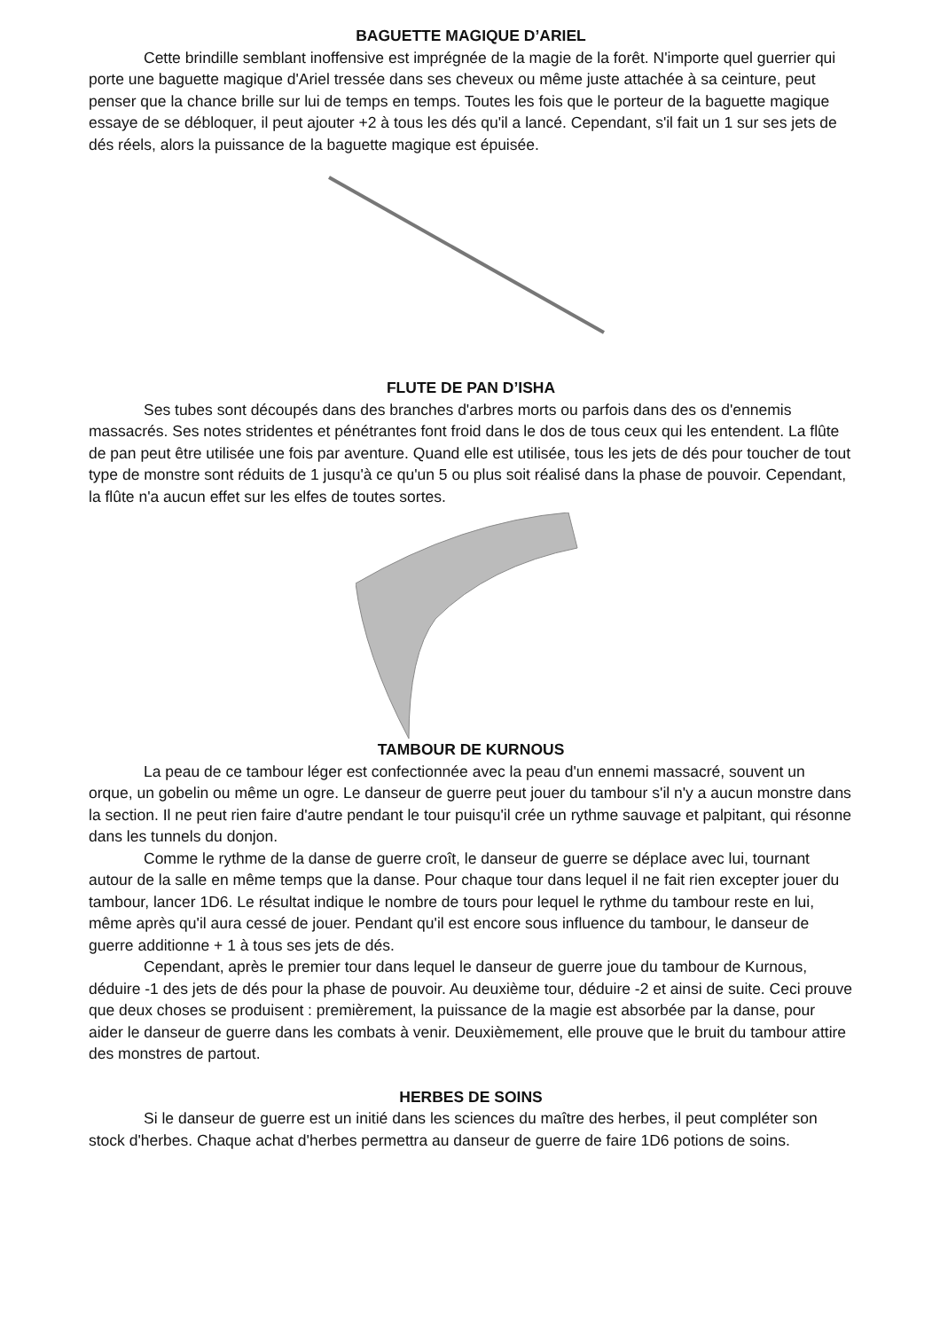BAGUETTE MAGIQUE D’ARIEL
Cette brindille semblant inoffensive est imprégnée de la magie de la forêt. N'importe quel guerrier qui porte une baguette magique d'Ariel tressée dans ses cheveux ou même juste attachée à sa ceinture, peut penser que la chance brille sur lui de temps en temps. Toutes les fois que le porteur de la baguette magique essaye de se débloquer, il peut ajouter +2 à tous les dés qu'il a lancé. Cependant, s'il fait un 1 sur ses jets de dés réels, alors la puissance de la baguette magique est épuisée.
FLUTE DE PAN D’ISHA
Ses tubes sont découpés dans des branches d'arbres morts ou parfois dans des os d'ennemis massacrés. Ses notes stridentes et pénétrantes font froid dans le dos de tous ceux qui les entendent. La flûte de pan peut être utilisée une fois par aventure. Quand elle est utilisée, tous les jets de dés pour toucher de tout type de monstre sont réduits de 1 jusqu'à ce qu'un 5 ou plus soit réalisé dans la phase de pouvoir. Cependant, la flûte n'a aucun effet sur les elfes de toutes sortes.
TAMBOUR DE KURNOUS
La peau de ce tambour léger est confectionnée avec la peau d'un ennemi massacré, souvent un orque, un gobelin ou même un ogre. Le danseur de guerre peut jouer du tambour s'il n'y a aucun monstre dans la section. Il ne peut rien faire d'autre pendant le tour puisqu'il crée un rythme sauvage et palpitant, qui résonne dans les tunnels du donjon.
Comme le rythme de la danse de guerre croît, le danseur de guerre se déplace avec lui, tournant autour de la salle en même temps que la danse. Pour chaque tour dans lequel il ne fait rien excepter jouer du tambour, lancer 1D6. Le résultat indique le nombre de tours pour lequel le rythme du tambour reste en lui, même après qu'il aura cessé de jouer. Pendant qu'il est encore sous influence du tambour, le danseur de guerre additionne + 1 à tous ses jets de dés.
Cependant, après le premier tour dans lequel le danseur de guerre joue du tambour de Kurnous, déduire -1 des jets de dés pour la phase de pouvoir. Au deuxième tour, déduire -2 et ainsi de suite. Ceci prouve que deux choses se produisent : premièrement, la puissance de la magie est absorbée par la danse, pour aider le danseur de guerre dans les combats à venir. Deuxièmement, elle prouve que le bruit du tambour attire des monstres de partout.
HERBES DE SOINS
Si le danseur de guerre est un initié dans les sciences du maître des herbes, il peut compléter son stock d'herbes. Chaque achat d'herbes permettra au danseur de guerre de faire 1D6 potions de soins.